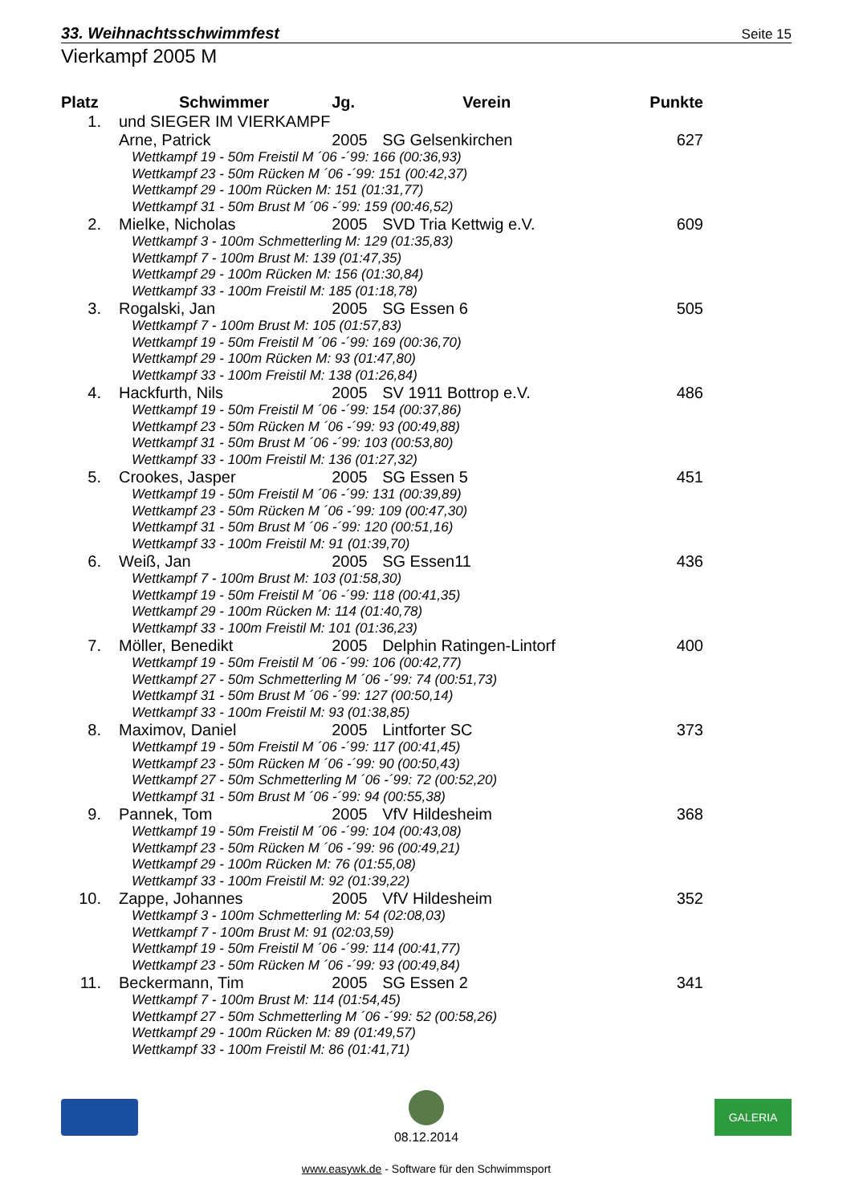33. Weihnachtsschwimmfest
Seite 15
Vierkampf 2005 M
| Platz | Schwimmer | Jg. | Verein | Punkte |
| --- | --- | --- | --- | --- |
| 1. | und SIEGER IM VIERKAMPF | | | |
| | Arne, Patrick | 2005 | SG Gelsenkirchen | 627 |
| | Wettkampf 19 - 50m Freistil M ´06 -´99: 166 (00:36,93) | | | |
| | Wettkampf 23 - 50m Rücken M ´06 -´99: 151 (00:42,37) | | | |
| | Wettkampf 29 - 100m Rücken M: 151 (01:31,77) | | | |
| | Wettkampf 31 - 50m Brust M ´06 -´99: 159 (00:46,52) | | | |
| 2. | Mielke, Nicholas | 2005 | SVD Tria Kettwig e.V. | 609 |
| | Wettkampf 3 - 100m Schmetterling M: 129 (01:35,83) | | | |
| | Wettkampf 7 - 100m Brust M: 139 (01:47,35) | | | |
| | Wettkampf 29 - 100m Rücken M: 156 (01:30,84) | | | |
| | Wettkampf 33 - 100m Freistil M: 185 (01:18,78) | | | |
| 3. | Rogalski, Jan | 2005 | SG Essen 6 | 505 |
| | Wettkampf 7 - 100m Brust M: 105 (01:57,83) | | | |
| | Wettkampf 19 - 50m Freistil M ´06 -´99: 169 (00:36,70) | | | |
| | Wettkampf 29 - 100m Rücken M: 93 (01:47,80) | | | |
| | Wettkampf 33 - 100m Freistil M: 138 (01:26,84) | | | |
| 4. | Hackfurth, Nils | 2005 | SV 1911 Bottrop e.V. | 486 |
| | Wettkampf 19 - 50m Freistil M ´06 -´99: 154 (00:37,86) | | | |
| | Wettkampf 23 - 50m Rücken M ´06 -´99: 93 (00:49,88) | | | |
| | Wettkampf 31 - 50m Brust M ´06 -´99: 103 (00:53,80) | | | |
| | Wettkampf 33 - 100m Freistil M: 136 (01:27,32) | | | |
| 5. | Crookes, Jasper | 2005 | SG Essen 5 | 451 |
| | Wettkampf 19 - 50m Freistil M ´06 -´99: 131 (00:39,89) | | | |
| | Wettkampf 23 - 50m Rücken M ´06 -´99: 109 (00:47,30) | | | |
| | Wettkampf 31 - 50m Brust M ´06 -´99: 120 (00:51,16) | | | |
| | Wettkampf 33 - 100m Freistil M: 91 (01:39,70) | | | |
| 6. | Weiß, Jan | 2005 | SG Essen11 | 436 |
| | Wettkampf 7 - 100m Brust M: 103 (01:58,30) | | | |
| | Wettkampf 19 - 50m Freistil M ´06 -´99: 118 (00:41,35) | | | |
| | Wettkampf 29 - 100m Rücken M: 114 (01:40,78) | | | |
| | Wettkampf 33 - 100m Freistil M: 101 (01:36,23) | | | |
| 7. | Möller, Benedikt | 2005 | Delphin Ratingen-Lintorf | 400 |
| | Wettkampf 19 - 50m Freistil M ´06 -´99: 106 (00:42,77) | | | |
| | Wettkampf 27 - 50m Schmetterling M ´06 -´99: 74 (00:51,73) | | | |
| | Wettkampf 31 - 50m Brust M ´06 -´99: 127 (00:50,14) | | | |
| | Wettkampf 33 - 100m Freistil M: 93 (01:38,85) | | | |
| 8. | Maximov, Daniel | 2005 | Lintforter SC | 373 |
| | Wettkampf 19 - 50m Freistil M ´06 -´99: 117 (00:41,45) | | | |
| | Wettkampf 23 - 50m Rücken M ´06 -´99: 90 (00:50,43) | | | |
| | Wettkampf 27 - 50m Schmetterling M ´06 -´99: 72 (00:52,20) | | | |
| | Wettkampf 31 - 50m Brust M ´06 -´99: 94 (00:55,38) | | | |
| 9. | Pannek, Tom | 2005 | VfV Hildesheim | 368 |
| | Wettkampf 19 - 50m Freistil M ´06 -´99: 104 (00:43,08) | | | |
| | Wettkampf 23 - 50m Rücken M ´06 -´99: 96 (00:49,21) | | | |
| | Wettkampf 29 - 100m Rücken M: 76 (01:55,08) | | | |
| | Wettkampf 33 - 100m Freistil M: 92 (01:39,22) | | | |
| 10. | Zappe, Johannes | 2005 | VfV Hildesheim | 352 |
| | Wettkampf 3 - 100m Schmetterling M: 54 (02:08,03) | | | |
| | Wettkampf 7 - 100m Brust M: 91 (02:03,59) | | | |
| | Wettkampf 19 - 50m Freistil M ´06 -´99: 114 (00:41,77) | | | |
| | Wettkampf 23 - 50m Rücken M ´06 -´99: 93 (00:49,84) | | | |
| 11. | Beckermann, Tim | 2005 | SG Essen 2 | 341 |
| | Wettkampf 7 - 100m Brust M: 114 (01:54,45) | | | |
| | Wettkampf 27 - 50m Schmetterling M ´06 -´99: 52 (00:58,26) | | | |
| | Wettkampf 29 - 100m Rücken M: 89 (01:49,57) | | | |
| | Wettkampf 33 - 100m Freistil M: 86 (01:41,71) | | | |
08.12.2014
GALERIA
www.easywk.de - Software für den Schwimmsport